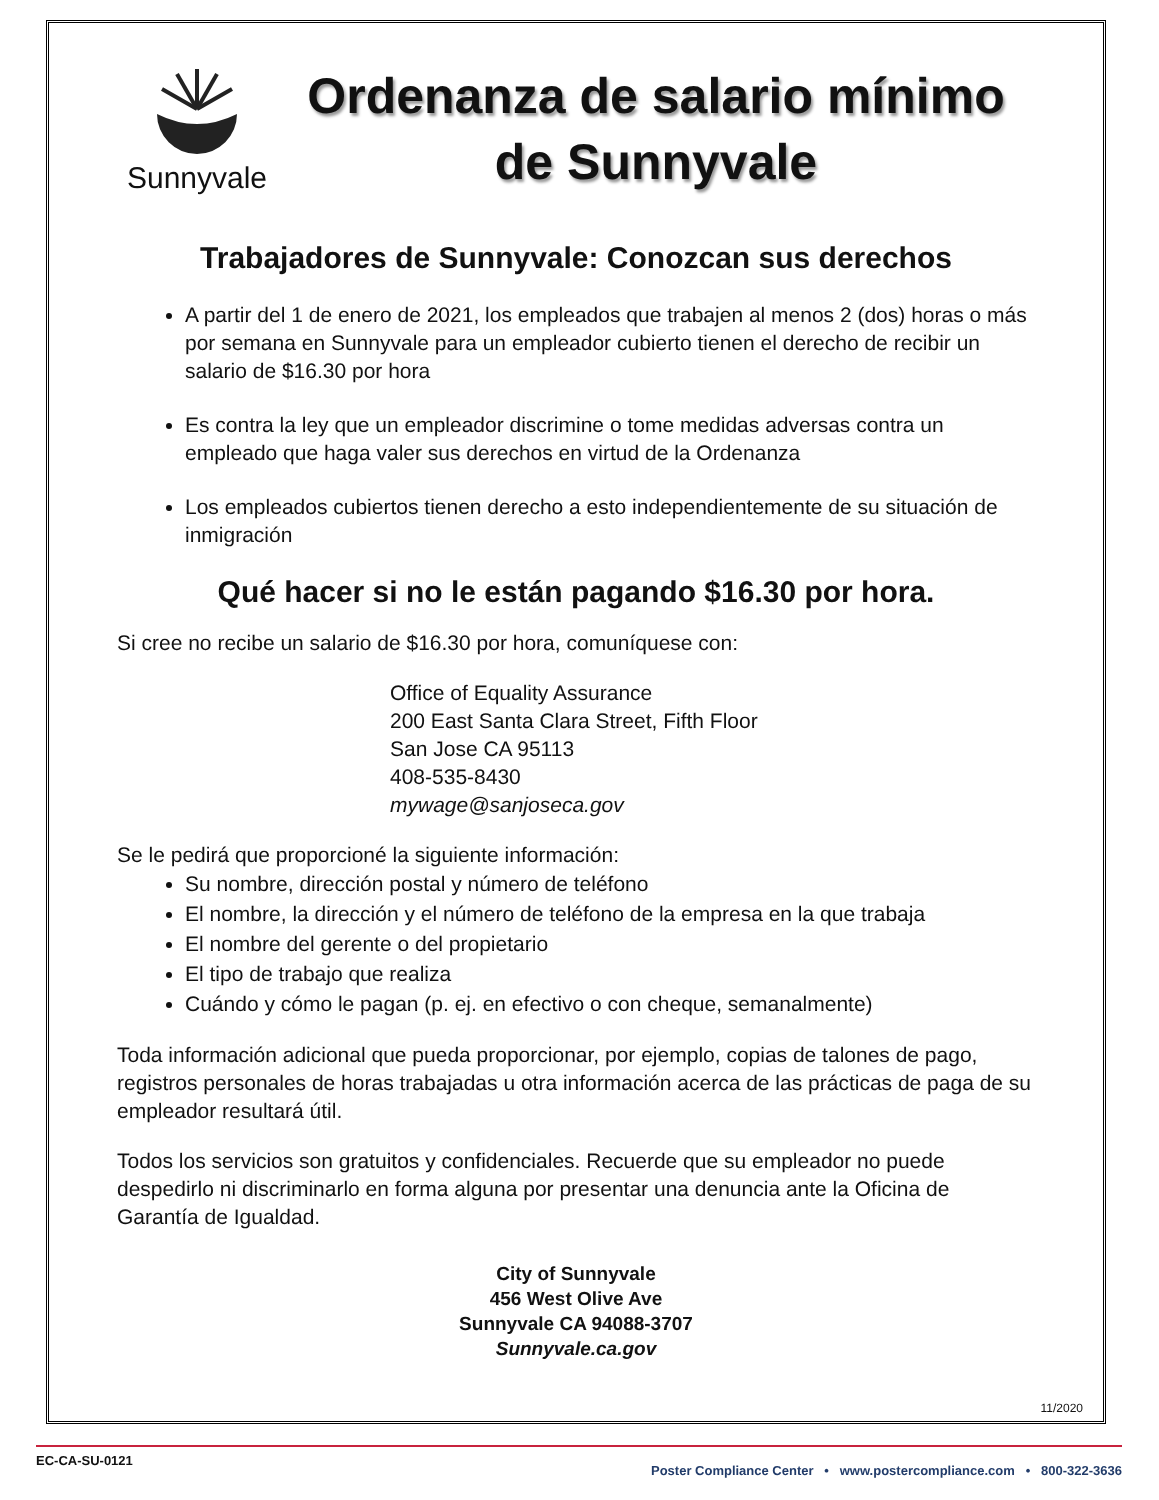Sunnyvale
Ordenanza de salario mínimo
de Sunnyvale
Trabajadores de Sunnyvale: Conozcan sus derechos
A partir del 1 de enero de 2021, los empleados que trabajen al menos 2 (dos) horas o más por semana en Sunnyvale para un empleador cubierto tienen el derecho de recibir un salario de $16.30 por hora
Es contra la ley que un empleador discrimine o tome medidas adversas contra un empleado que haga valer sus derechos en virtud de la Ordenanza
Los empleados cubiertos tienen derecho a esto independientemente de su situación de inmigración
Qué hacer si no le están pagando $16.30 por hora.
Si cree no recibe un salario de $16.30 por hora, comuníquese con:
Office of Equality Assurance
200 East Santa Clara Street, Fifth Floor
San Jose CA 95113
408-535-8430
mywage@sanjoseca.gov
Se le pedirá que proporcioné la siguiente información:
Su nombre, dirección postal y número de teléfono
El nombre, la dirección y el número de teléfono de la empresa en la que trabaja
El nombre del gerente o del propietario
El tipo de trabajo que realiza
Cuándo y cómo le pagan (p. ej. en efectivo o con cheque, semanalmente)
Toda información adicional que pueda proporcionar, por ejemplo, copias de talones de pago, registros personales de horas trabajadas u otra información acerca de las prácticas de paga de su empleador resultará útil.
Todos los servicios son gratuitos y confidenciales. Recuerde que su empleador no puede despedirlo ni discriminarlo en forma alguna por presentar una denuncia ante la Oficina de Garantía de Igualdad.
City of Sunnyvale
456 West Olive Ave
Sunnyvale CA 94088-3707
Sunnyvale.ca.gov
11/2020
EC-CA-SU-0121 Poster Compliance Center • www.postercompliance.com • 800-322-3636